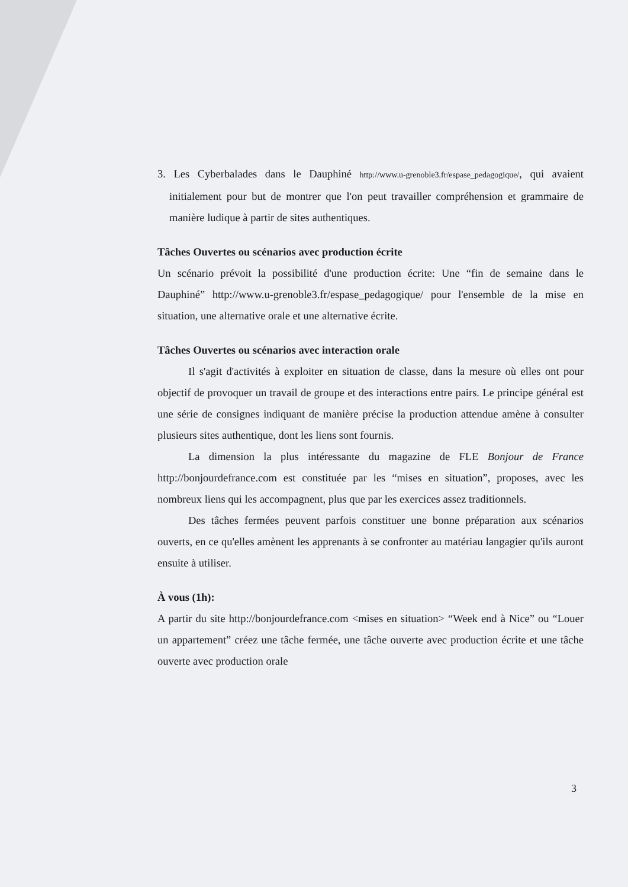3. Les Cyberbalades dans le Dauphiné http://www.u-grenoble3.fr/espase_pedagogique/, qui avaient initialement pour but de montrer que l'on peut travailler compréhension et grammaire de manière ludique à partir de sites authentiques.
Tâches Ouvertes ou scénarios avec production écrite
Un scénario prévoit la possibilité d'une production écrite: Une “fin de semaine dans le Dauphiné” http://www.u-grenoble3.fr/espase_pedagogique/ pour l'ensemble de la mise en situation, une alternative orale et une alternative écrite.
Tâches Ouvertes ou scénarios avec interaction orale
Il s'agit d'activités à exploiter en situation de classe, dans la mesure où elles ont pour objectif de provoquer un travail de groupe et des interactions entre pairs. Le principe général est une série de consignes indiquant de manière précise la production attendue amène à consulter plusieurs sites authentique, dont les liens sont fournis.
La dimension la plus intéressante du magazine de FLE Bonjour de France http://bonjourdefrance.com est constituée par les “mises en situation”, proposes, avec les nombreux liens qui les accompagnent, plus que par les exercices assez traditionnels.
Des tâches fermées peuvent parfois constituer une bonne préparation aux scénarios ouverts, en ce qu'elles amènent les apprenants à se confronter au matériau langagier qu'ils auront ensuite à utiliser.
À vous (1h):
A partir du site http://bonjourdefrance.com <mises en situation> “Week end à Nice” ou “Louer un appartement” créez une tâche fermée, une tâche ouverte avec production écrite et une tâche ouverte avec production orale
3